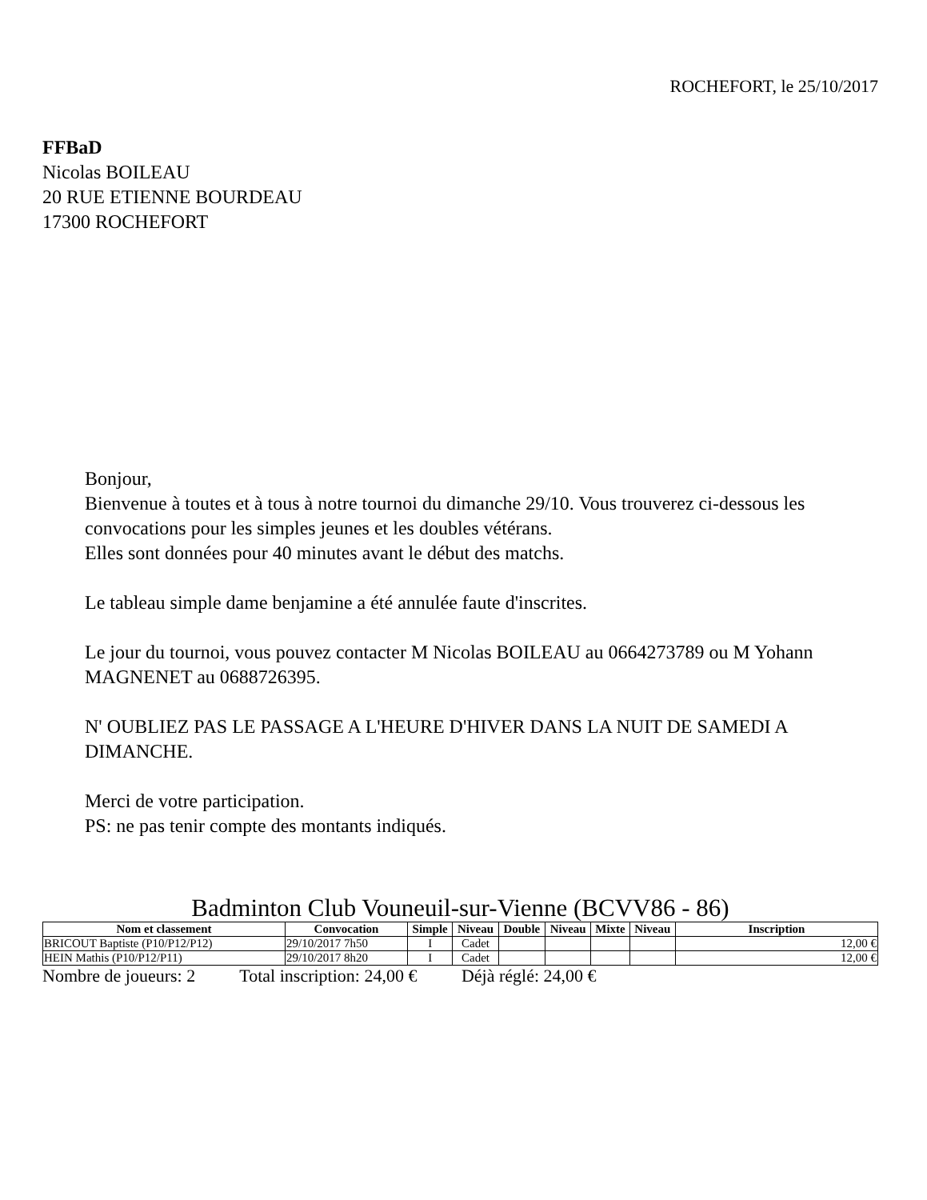ROCHEFORT, le 25/10/2017
FFBaD
Nicolas BOILEAU
20 RUE ETIENNE BOURDEAU
17300 ROCHEFORT
Bonjour,
Bienvenue à toutes et à tous à notre tournoi du dimanche 29/10. Vous trouverez ci-dessous les convocations pour les simples jeunes et les doubles vétérans.
Elles sont données pour 40 minutes avant le début des matchs.
Le tableau simple dame benjamine a été annulée faute d'inscrites.
Le jour du tournoi, vous pouvez contacter M Nicolas BOILEAU au 0664273789 ou M Yohann MAGNENET au 0688726395.
N' OUBLIEZ PAS LE PASSAGE A L'HEURE D'HIVER DANS LA NUIT DE SAMEDI A DIMANCHE.
Merci de votre participation.
PS: ne pas tenir compte des montants indiqués.
Badminton Club Vouneuil-sur-Vienne (BCVV86 - 86)
| Nom et classement | Convocation | Simple | Niveau | Double | Niveau | Mixte | Niveau | Inscription |
| --- | --- | --- | --- | --- | --- | --- | --- | --- |
| BRICOUT Baptiste (P10/P12/P12) | 29/10/2017 7h50 | I | Cadet | | | | | 12,00 € |
| HEIN Mathis (P10/P12/P11) | 29/10/2017 8h20 | I | Cadet | | | | | 12,00 € |
Nombre de joueurs: 2 Total inscription: 24,00 € Déjà réglé: 24,00 €